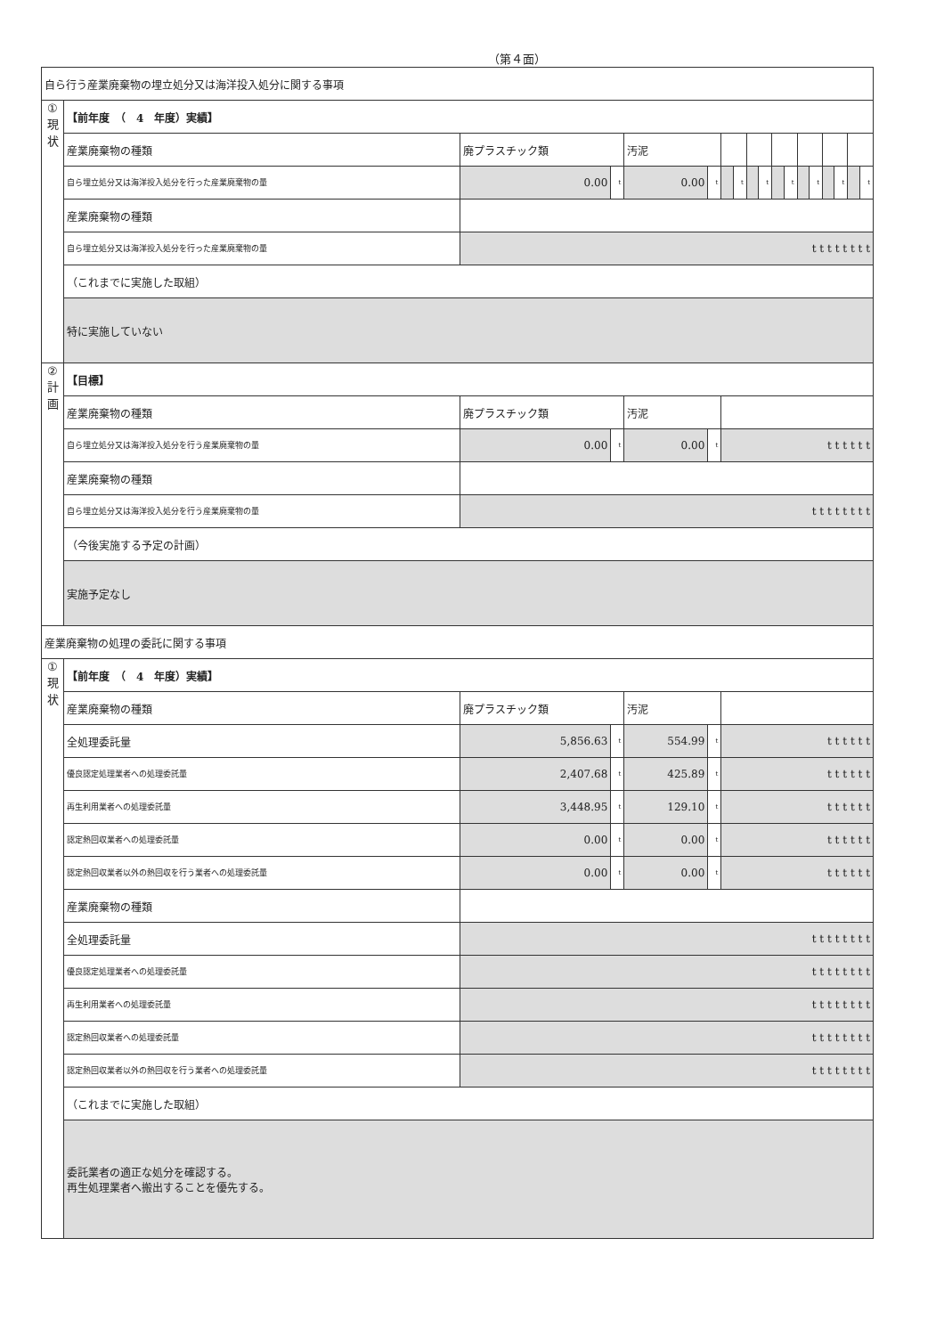（第４面）
| 自ら行う産業廃棄物の埋立処分又は海洋投入処分に関する事項 | | | | | | | | | | | | | | | | | |
| ① 現 状 | 【前年度 （ 4 年度）実績】 | | | | | | | | | | | | | | | | |
| | 産業廃棄物の種類 | 廃プラスチック類 | | 汚泥 | | | | | | | | | | | | | |
| | 自ら埋立処分又は海洋投入処分を行った産業廃棄物の量 | 0.00 | t | 0.00 | t | | t | | t | | t | | t | | t | | t |
| | 産業廃棄物の種類 | | | | | | | | | | | | | | | | |
| | 自ら埋立処分又は海洋投入処分を行った産業廃棄物の量 | t t t t t t t t | | | | | | | | | | | | | | | |
| | （これまでに実施した取組） | | | | | | | | | | | | | | | | |
| | 特に実施していない | | | | | | | | | | | | | | | | |
| ② 計 画 | 【目標】 | | | | | | | | | | | | | | | | |
| | 産業廃棄物の種類 | 廃プラスチック類 | | 汚泥 | | | | | | | | | | | | | |
| | 自ら埋立処分又は海洋投入処分を行う産業廃棄物の量 | 0.00 | t | 0.00 | t | t t t t t t | | | | | | | | | | | |
| | 産業廃棄物の種類 | | | | | | | | | | | | | | | | |
| | 自ら埋立処分又は海洋投入処分を行う産業廃棄物の量 | t t t t t t t t | | | | | | | | | | | | | | | |
| | （今後実施する予定の計画） | | | | | | | | | | | | | | | | |
| | 実施予定なし | | | | | | | | | | | | | | | | |
| 産業廃棄物の処理の委託に関する事項 | | | | | | | | | | | | | | | | | |
| ① 現 状 | 【前年度 （ 4 年度）実績】 | | | | | | | | | | | | | | | | |
| | 産業廃棄物の種類 | 廃プラスチック類 | | 汚泥 | | | | | | | | | | | | | |
| | 全処理委託量 | 5,856.63 | t | 554.99 | t | t t t t t t | | | | | | | | | | | |
| | 優良認定処理業者への処理委託量 | 2,407.68 | t | 425.89 | t | t t t t t t | | | | | | | | | | | |
| | 再生利用業者への処理委託量 | 3,448.95 | t | 129.10 | t | t t t t t t | | | | | | | | | | | |
| | 認定熱回収業者への処理委託量 | 0.00 | t | 0.00 | t | t t t t t t | | | | | | | | | | | |
| | 認定熱回収業者以外の熱回収を行う業者への処理委託量 | 0.00 | t | 0.00 | t | t t t t t t | | | | | | | | | | | |
| | 産業廃棄物の種類 | | | | | | | | | | | | | | | | |
| | 全処理委託量 | t t t t t t t t | | | | | | | | | | | | | | | |
| | 優良認定処理業者への処理委託量 | t t t t t t t t | | | | | | | | | | | | | | | |
| | 再生利用業者への処理委託量 | t t t t t t t t | | | | | | | | | | | | | | | |
| | 認定熱回収業者への処理委託量 | t t t t t t t t | | | | | | | | | | | | | | | |
| | 認定熱回収業者以外の熱回収を行う業者への処理委託量 | t t t t t t t t | | | | | | | | | | | | | | | |
| | （これまでに実施した取組） | | | | | | | | | | | | | | | | |
| | 委託業者の適正な処分を確認する。 再生処理業者へ搬出することを優先する。 | | | | | | | | | | | | | | | | |